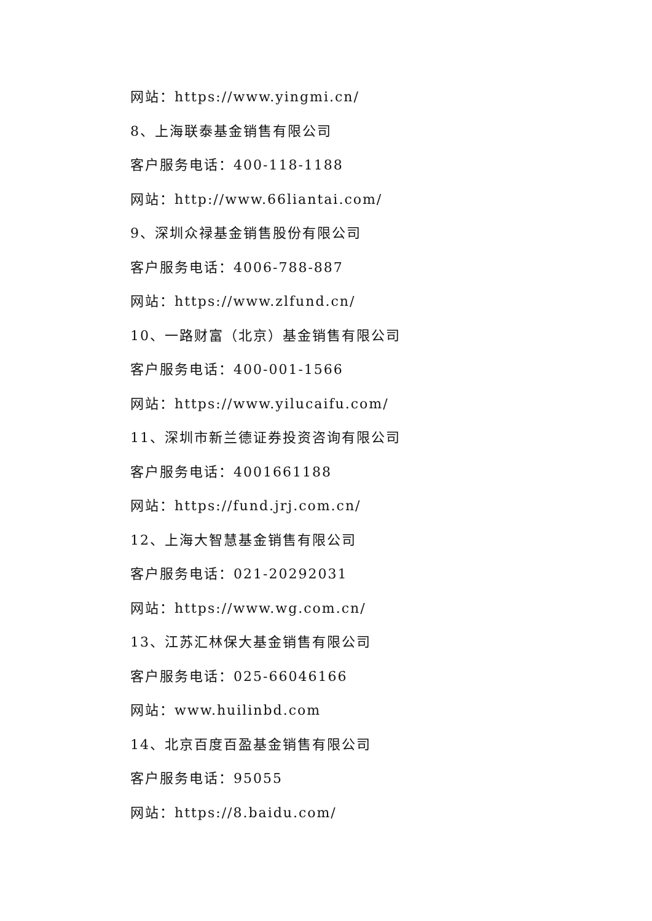网站：https://www.yingmi.cn/
8、上海联泰基金销售有限公司
客户服务电话：400-118-1188
网站：http://www.66liantai.com/
9、深圳众禄基金销售股份有限公司
客户服务电话：4006-788-887
网站：https://www.zlfund.cn/
10、一路财富（北京）基金销售有限公司
客户服务电话：400-001-1566
网站：https://www.yilucaifu.com/
11、深圳市新兰德证券投资咨询有限公司
客户服务电话：4001661188
网站：https://fund.jrj.com.cn/
12、上海大智慧基金销售有限公司
客户服务电话：021-20292031
网站：https://www.wg.com.cn/
13、江苏汇林保大基金销售有限公司
客户服务电话：025-66046166
网站：www.huilinbd.com
14、北京百度百盈基金销售有限公司
客户服务电话：95055
网站：https://8.baidu.com/